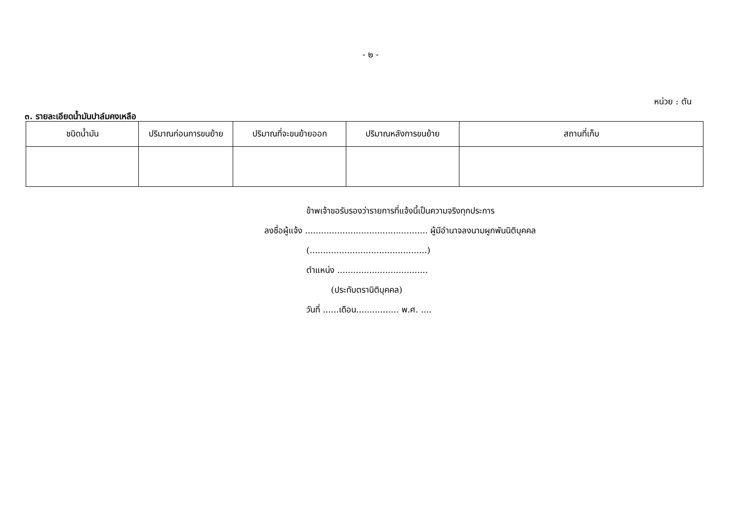- ๒ -
หน่วย : ตัน
๓. รายละเอียดน้ำมันปาล์มคงเหลือ
| ชนิดน้ำมัน | ปริมาณก่อนการขนย้าย | ปริมาณที่จะขนย้ายออก | ปริมาณหลังการขนย้าย | สถานที่เก็บ |
| --- | --- | --- | --- | --- |
ข้าพเจ้าขอรับรองว่ารายการที่แจ้งนี้เป็นความจริงทุกประการ
ลงชื่อผู้แจ้ง .............................................. ผู้มีอำนาจลงนามผูกพันนิติบุคคล
(............................................)
ตำแหน่ง ..................................
(ประทับตรานิติบุคคล)
วันที่ ......เดือน................ พ.ศ. ....